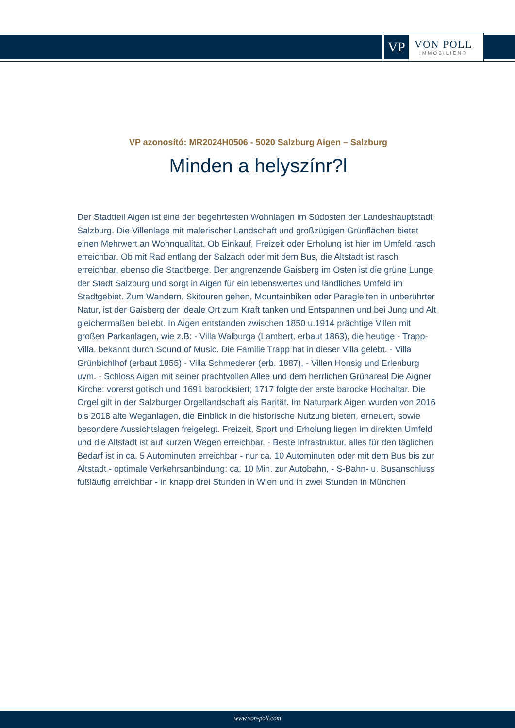VP
VON POLL
IMMOBILIEN®
VP azonosító: MR2024H0506 - 5020 Salzburg Aigen – Salzburg
Minden a helyszínr?l
Der Stadtteil Aigen ist eine der begehrtesten Wohnlagen im Südosten der Landeshauptstadt Salzburg. Die Villenlage mit malerischer Landschaft und großzügigen Grünflächen bietet einen Mehrwert an Wohnqualität. Ob Einkauf, Freizeit oder Erholung ist hier im Umfeld rasch erreichbar. Ob mit Rad entlang der Salzach oder mit dem Bus, die Altstadt ist rasch erreichbar, ebenso die Stadtberge. Der angrenzende Gaisberg im Osten ist die grüne Lunge der Stadt Salzburg und sorgt in Aigen für ein lebenswertes und ländliches Umfeld im Stadtgebiet. Zum Wandern, Skitouren gehen, Mountainbiken oder Paragleiten in unberührter Natur, ist der Gaisberg der ideale Ort zum Kraft tanken und Entspannen und bei Jung und Alt gleichermaßen beliebt. In Aigen entstanden zwischen 1850 u.1914 prächtige Villen mit großen Parkanlagen, wie z.B: - Villa Walburga (Lambert, erbaut 1863), die heutige - Trapp-Villa, bekannt durch Sound of Music. Die Familie Trapp hat in dieser Villa gelebt. - Villa Grünbichlhof (erbaut 1855) - Villa Schmederer (erb. 1887), - Villen Honsig und Erlenburg uvm. - Schloss Aigen mit seiner prachtvollen Allee und dem herrlichen Grünareal Die Aigner Kirche: vorerst gotisch und 1691 barockisiert; 1717 folgte der erste barocke Hochaltar. Die Orgel gilt in der Salzburger Orgellandschaft als Rarität. Im Naturpark Aigen wurden von 2016 bis 2018 alte Weganlagen, die Einblick in die historische Nutzung bieten, erneuert, sowie besondere Aussichtslagen freigelegt. Freizeit, Sport und Erholung liegen im direkten Umfeld und die Altstadt ist auf kurzen Wegen erreichbar. - Beste Infrastruktur, alles für den täglichen Bedarf ist in ca. 5 Autominuten erreichbar - nur ca. 10 Autominuten oder mit dem Bus bis zur Altstadt - optimale Verkehrsanbindung: ca. 10 Min. zur Autobahn, - S-Bahn- u. Busanschluss fußläufig erreichbar - in knapp drei Stunden in Wien und in zwei Stunden in München
www.von-poll.com